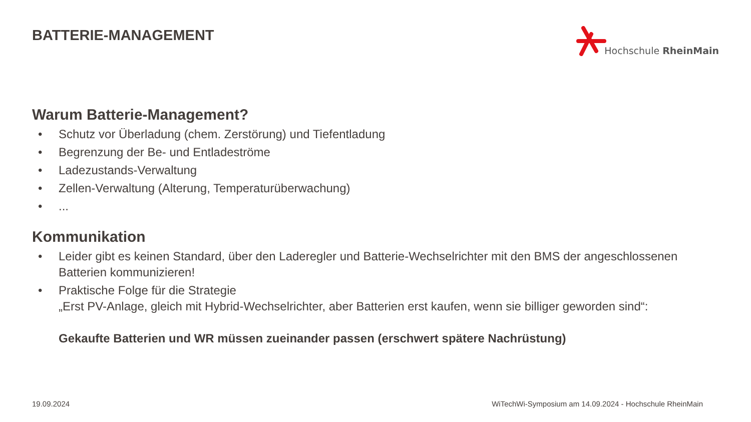BATTERIE-MANAGEMENT
Hochschule RheinMain
Warum Batterie-Management?
• Schutz vor Überladung (chem. Zerstörung) und Tiefentladung
• Begrenzung der Be- und Entladeströme
• Ladezustands-Verwaltung
• Zellen-Verwaltung (Alterung, Temperaturüberwachung)
•...
Kommunikation
• Leider gibt es keinen Standard, über den Laderegler und Batterie-Wechselrichter mit den BMS der angeschlossenen Batterien kommunizieren!
• Praktische Folge für die Strategie
„Erst PV-Anlage, gleich mit Hybrid-Wechselrichter, aber Batterien erst kaufen, wenn sie billiger geworden sind“:
Gekaufte Batterien und WR müssen zueinander passen (erschwert spätere Nachrüstung)
19.09.2024 WiTechWi-Symposium am 14.09.2024 - Hochschule RheinMain